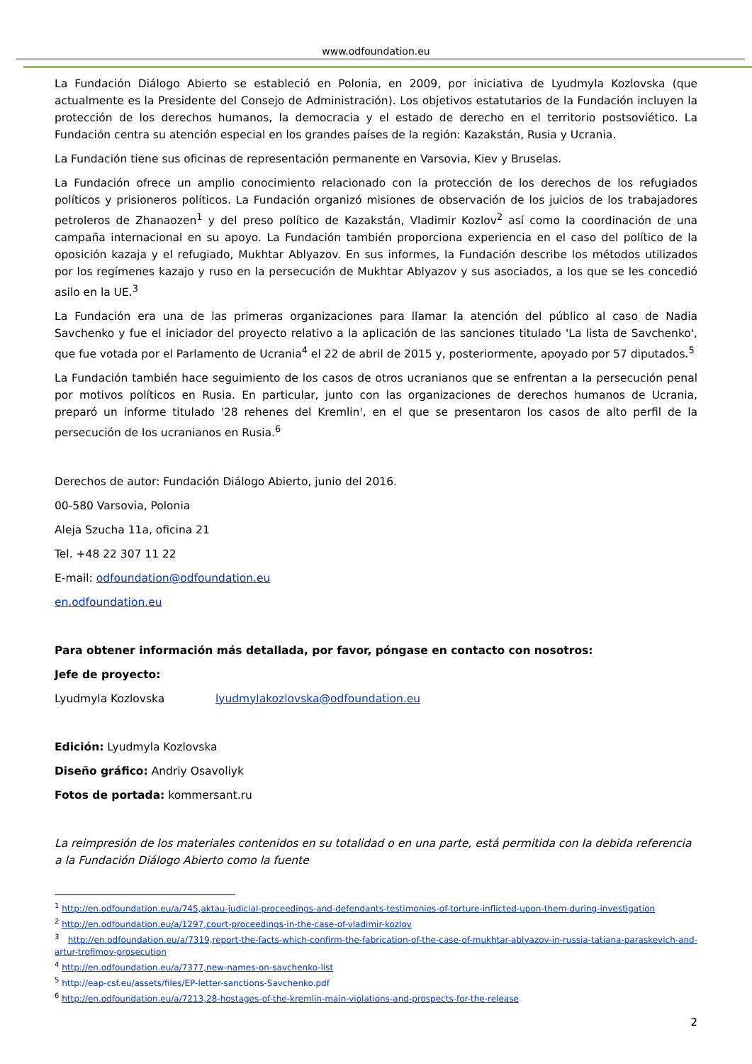www.odfoundation.eu
La Fundación Diálogo Abierto se estableció en Polonia, en 2009, por iniciativa de Lyudmyla Kozlovska (que actualmente es la Presidente del Consejo de Administración). Los objetivos estatutarios de la Fundación incluyen la protección de los derechos humanos, la democracia y el estado de derecho en el territorio postsoviético. La Fundación centra su atención especial en los grandes países de la región: Kazakstán, Rusia y Ucrania.
La Fundación tiene sus oficinas de representación permanente en Varsovia, Kiev y Bruselas.
La Fundación ofrece un amplio conocimiento relacionado con la protección de los derechos de los refugiados políticos y prisioneros políticos. La Fundación organizó misiones de observación de los juicios de los trabajadores petroleros de Zhanaozen<sup>1</sup> y del preso político de Kazakstán, Vladimir Kozlov<sup>2</sup> así como la coordinación de una campaña internacional en su apoyo. La Fundación también proporciona experiencia en el caso del político de la oposición kazaja y el refugiado, Mukhtar Ablyazov. En sus informes, la Fundación describe los métodos utilizados por los regímenes kazajo y ruso en la persecución de Mukhtar Ablyazov y sus asociados, a los que se les concedió asilo en la UE.<sup>3</sup>
La Fundación era una de las primeras organizaciones para llamar la atención del público al caso de Nadia Savchenko y fue el iniciador del proyecto relativo a la aplicación de las sanciones titulado 'La lista de Savchenko', que fue votada por el Parlamento de Ucrania<sup>4</sup> el 22 de abril de 2015 y, posteriormente, apoyado por 57 diputados.<sup>5</sup>
La Fundación también hace seguimiento de los casos de otros ucranianos que se enfrentan a la persecución penal por motivos políticos en Rusia. En particular, junto con las organizaciones de derechos humanos de Ucrania, preparó un informe titulado '28 rehenes del Kremlin', en el que se presentaron los casos de alto perfil de la persecución de los ucranianos en Rusia.<sup>6</sup>
Derechos de autor: Fundación Diálogo Abierto, junio del 2016.
00-580 Varsovia, Polonia
Aleja Szucha 11a, oficina 21
Tel. +48 22 307 11 22
E-mail: odfoundation@odfoundation.eu
en.odfoundation.eu
Para obtener información más detallada, por favor, póngase en contacto con nosotros:
Jefe de proyecto:
Lyudmyla Kozlovska lyudmylakozlovska@odfoundation.eu
Edición: Lyudmyla Kozlovska
Diseño gráfico: Andriy Osavoliyk
Fotos de portada: kommersant.ru
La reimpresión de los materiales contenidos en su totalidad o en una parte, está permitida con la debida referencia a la Fundación Diálogo Abierto como la fuente
<sup>1</sup> http://en.odfoundation.eu/a/745,aktau-judicial-proceedings-and-defendants-testimonies-of-torture-inflicted-upon-them-during-investigation
<sup>2</sup> http://en.odfoundation.eu/a/1297,court-proceedings-in-the-case-of-vladimir-kozlov
<sup>3</sup> http://en.odfoundation.eu/a/7319,report-the-facts-which-confirm-the-fabrication-of-the-case-of-mukhtar-ablyazov-in-russia-tatiana-paraskevich-and-artur-trofimov-prosecution
<sup>4</sup> http://en.odfoundation.eu/a/7377,new-names-on-savchenko-list
<sup>5</sup> http://eap-csf.eu/assets/files/EP-letter-sanctions-Savchenko.pdf
<sup>6</sup> http://en.odfoundation.eu/a/7213,28-hostages-of-the-kremlin-main-violations-and-prospects-for-the-release
2